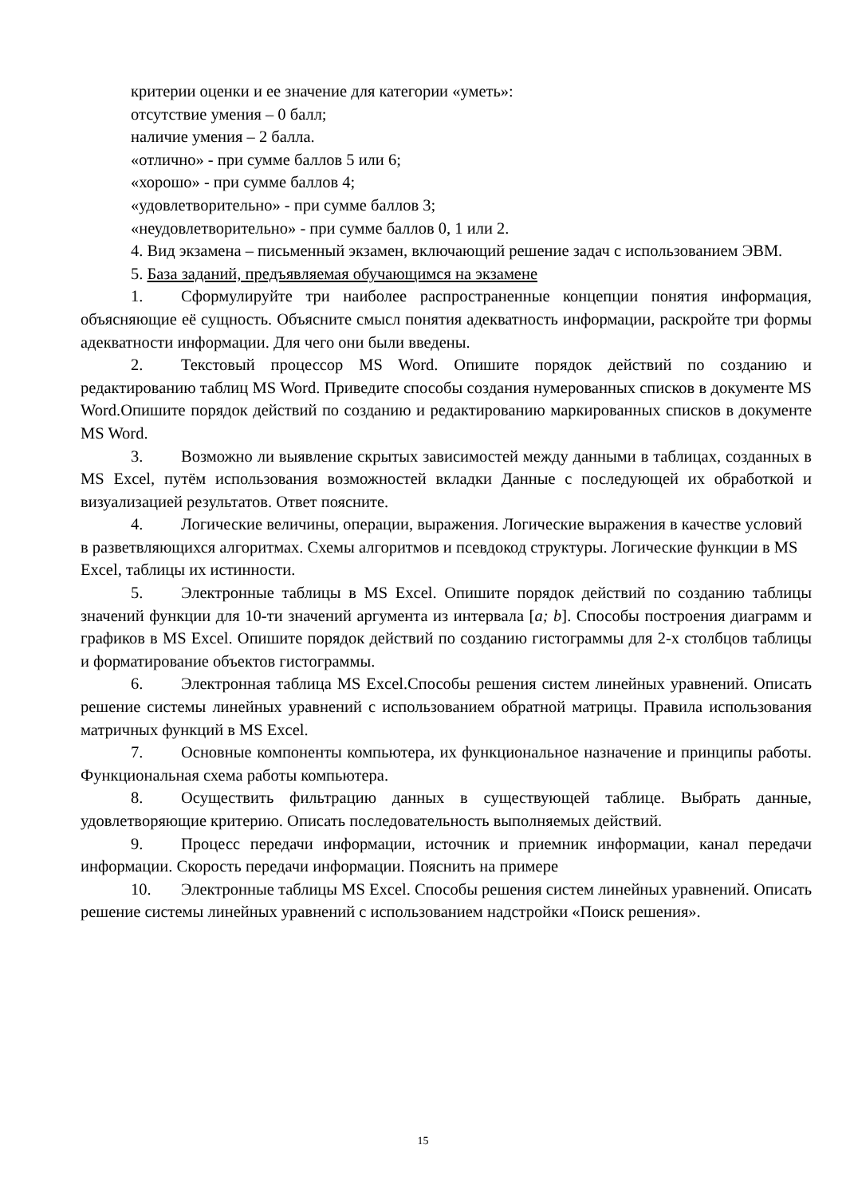критерии оценки и ее значение для категории «уметь»:
отсутствие умения – 0 балл;
наличие умения – 2 балла.
«отлично» - при сумме баллов 5 или 6;
«хорошо» - при сумме баллов 4;
«удовлетворительно» - при сумме баллов 3;
«неудовлетворительно» - при сумме баллов 0, 1 или 2.
4. Вид экзамена – письменный экзамен, включающий решение задач с использованием ЭВМ.
5. База заданий, предъявляемая обучающимся на экзамене
1. Сформулируйте три наиболее распространенные концепции понятия информация, объясняющие её сущность. Объясните смысл понятия адекватность информации, раскройте три формы адекватности информации. Для чего они были введены.
2. Текстовый процессор MS Word. Опишите порядок действий по созданию и редактированию таблиц MS Word. Приведите способы создания нумерованных списков в документе MS Word.Опишите порядок действий по созданию и редактированию маркированных списков в документе MS Word.
3. Возможно ли выявление скрытых зависимостей между данными в таблицах, созданных в MS Excel, путём использования возможностей вкладки Данные с последующей их обработкой и визуализацией результатов. Ответ поясните.
4. Логические величины, операции, выражения. Логические выражения в качестве условий в разветвляющихся алгоритмах. Схемы алгоритмов и псевдокод структуры. Логические функции в MS Excel, таблицы их истинности.
5. Электронные таблицы в MS Excel. Опишите порядок действий по созданию таблицы значений функции для 10-ти значений аргумента из интервала [a; b]. Способы построения диаграмм и графиков в MS Excel. Опишите порядок действий по созданию гистограммы для 2-х столбцов таблицы и форматирование объектов гистограммы.
6. Электронная таблица MS Excel.Способы решения систем линейных уравнений. Описать решение системы линейных уравнений с использованием обратной матрицы. Правила использования матричных функций в MS Excel.
7. Основные компоненты компьютера, их функциональное назначение и принципы работы. Функциональная схема работы компьютера.
8. Осуществить фильтрацию данных в существующей таблице. Выбрать данные, удовлетворяющие критерию. Описать последовательность выполняемых действий.
9. Процесс передачи информации, источник и приемник информации, канал передачи информации. Скорость передачи информации. Пояснить на примере
10. Электронные таблицы MS Excel. Способы решения систем линейных уравнений. Описать решение системы линейных уравнений с использованием надстройки «Поиск решения».
15